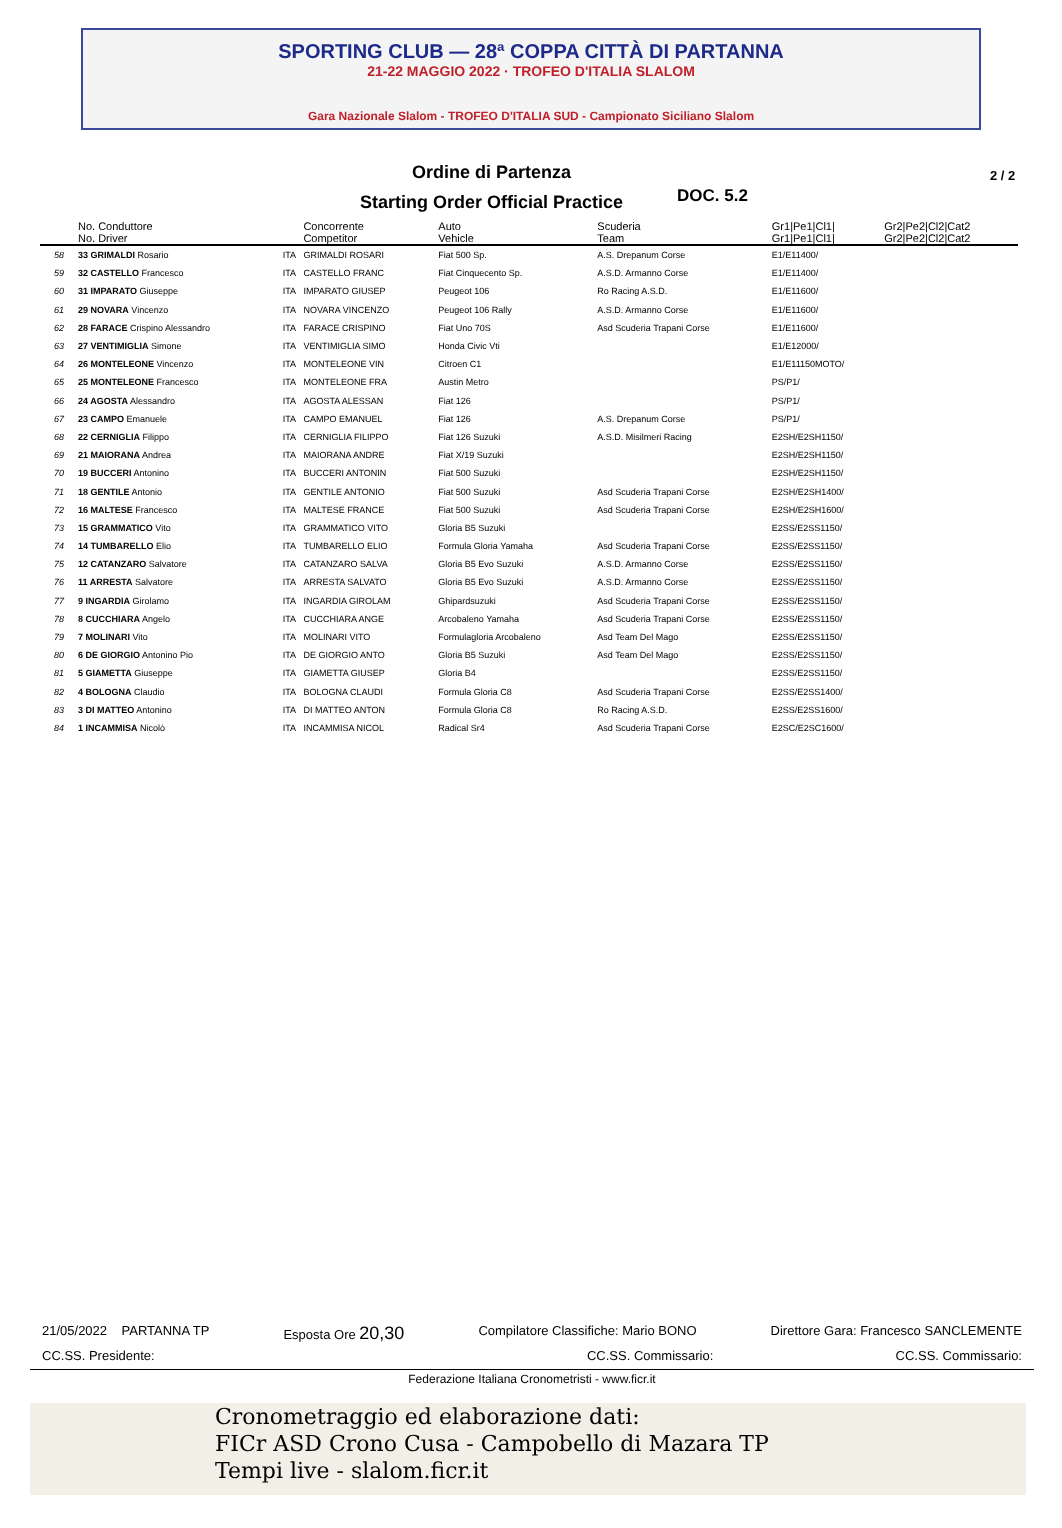SPORTING CLUB — 28ª COPPA CITTÀ DI PARTANNA
21-22 MAGGIO 2022 · TROFEO D'ITALIA SLALOM
Gara Nazionale Slalom - TROFEO D'ITALIA SUD - Campionato Siciliano Slalom
Ordine di Partenza
Starting Order Official Practice
DOC. 5.2
2 / 2
| | No. Conduttore | | Concorrente | Auto | Scuderia | Gr1/Pe1/Cl1/ | Gr2/Pe2/Cl2/Cat2 |
| --- | --- | --- | --- | --- | --- | --- | --- |
| | No. Driver | | Competitor | Vehicle | Team | Gr1/Pe1/Cl1/ | Gr2/Pe2/Cl2/Cat2 |
| 58 | 33 GRIMALDI Rosario | ITA | GRIMALDI ROSARI | Fiat 500 Sp. | A.S. Drepanum Corse | E1/E11400/ | |
| 59 | 32 CASTELLO Francesco | ITA | CASTELLO FRANC | Fiat Cinquecento Sp. | A.S.D. Armanno Corse | E1/E11400/ | |
| 60 | 31 IMPARATO Giuseppe | ITA | IMPARATO GIUSEP | Peugeot 106 | Ro Racing A.S.D. | E1/E11600/ | |
| 61 | 29 NOVARA Vincenzo | ITA | NOVARA VINCENZO | Peugeot 106 Rally | A.S.D. Armanno Corse | E1/E11600/ | |
| 62 | 28 FARACE Crispino Alessandro | ITA | FARACE CRISPINO | Fiat Uno 70S | Asd Scuderia Trapani Corse | E1/E11600/ | |
| 63 | 27 VENTIMIGLIA Simone | ITA | VENTIMIGLIA SIMO | Honda Civic Vti | | E1/E12000/ | |
| 64 | 26 MONTELEONE Vincenzo | ITA | MONTELEONE VIN | Citroen C1 | | E1/E11150MOTO/ | |
| 65 | 25 MONTELEONE Francesco | ITA | MONTELEONE FRA | Austin Metro | | PS/P1/ | |
| 66 | 24 AGOSTA Alessandro | ITA | AGOSTA ALESSAN | Fiat 126 | | PS/P1/ | |
| 67 | 23 CAMPO Emanuele | ITA | CAMPO EMANUEL | Fiat 126 | A.S. Drepanum Corse | PS/P1/ | |
| 68 | 22 CERNIGLIA Filippo | ITA | CERNIGLIA FILIPPO | Fiat 126 Suzuki | A.S.D. Misilmeri Racing | E2SH/E2SH1150/ | |
| 69 | 21 MAIORANA Andrea | ITA | MAIORANA ANDRE | Fiat X/19 Suzuki | | E2SH/E2SH1150/ | |
| 70 | 19 BUCCERI Antonino | ITA | BUCCERI ANTONIN | Fiat 500 Suzuki | | E2SH/E2SH1150/ | |
| 71 | 18 GENTILE Antonio | ITA | GENTILE ANTONIO | Fiat 500 Suzuki | Asd Scuderia Trapani Corse | E2SH/E2SH1400/ | |
| 72 | 16 MALTESE Francesco | ITA | MALTESE FRANCE | Fiat 500 Suzuki | Asd Scuderia Trapani Corse | E2SH/E2SH1600/ | |
| 73 | 15 GRAMMATICO Vito | ITA | GRAMMATICO VITO | Gloria B5 Suzuki | | E2SS/E2SS1150/ | |
| 74 | 14 TUMBARELLO Elio | ITA | TUMBARELLO ELIO | Formula Gloria Yamaha | Asd Scuderia Trapani Corse | E2SS/E2SS1150/ | |
| 75 | 12 CATANZARO Salvatore | ITA | CATANZARO SALVA | Gloria B5 Evo Suzuki | A.S.D. Armanno Corse | E2SS/E2SS1150/ | |
| 76 | 11 ARRESTA Salvatore | ITA | ARRESTA SALVATO | Gloria B5 Evo Suzuki | A.S.D. Armanno Corse | E2SS/E2SS1150/ | |
| 77 | 9 INGARDIA Girolamo | ITA | INGARDIA GIROLAM | Ghipardsuzuki | Asd Scuderia Trapani Corse | E2SS/E2SS1150/ | |
| 78 | 8 CUCCHIARA Angelo | ITA | CUCCHIARA ANGE | Arcobaleno Yamaha | Asd Scuderia Trapani Corse | E2SS/E2SS1150/ | |
| 79 | 7 MOLINARI Vito | ITA | MOLINARI VITO | Formulagloria Arcobaleno | Asd Team Del Mago | E2SS/E2SS1150/ | |
| 80 | 6 DE GIORGIO Antonino Pio | ITA | DE GIORGIO ANTO | Gloria B5 Suzuki | Asd Team Del Mago | E2SS/E2SS1150/ | |
| 81 | 5 GIAMETTA Giuseppe | ITA | GIAMETTA GIUSEP | Gloria B4 | | E2SS/E2SS1150/ | |
| 82 | 4 BOLOGNA Claudio | ITA | BOLOGNA CLAUDI | Formula Gloria C8 | Asd Scuderia Trapani Corse | E2SS/E2SS1400/ | |
| 83 | 3 DI MATTEO Antonino | ITA | DI MATTEO ANTON | Formula Gloria C8 | Ro Racing A.S.D. | E2SS/E2SS1600/ | |
| 84 | 1 INCAMMISA Nicolò | ITA | INCAMMISA NICOL | Radical Sr4 | Asd Scuderia Trapani Corse | E2SC/E2SC1600/ | |
21/05/2022 PARTANNA TP Esposta Ore 20,30 Compilatore Classifiche: Mario BONO Direttore Gara: Francesco SANCLEMENTE
CC.SS. Presidente: CC.SS. Commissario: CC.SS. Commissario:
Federazione Italiana Cronometristi - www.ficr.it
Cronometraggio ed elaborazione dati:
FICr ASD Crono Cusa - Campobello di Mazara TP
Tempi live - slalom.ficr.it